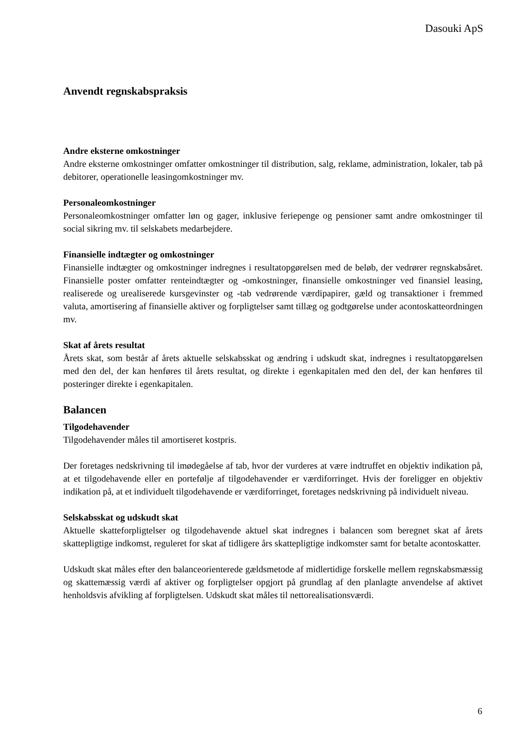Dasouki ApS
Anvendt regnskabspraksis
Andre eksterne omkostninger
Andre eksterne omkostninger omfatter omkostninger til distribution, salg, reklame, administration, lokaler, tab på debitorer, operationelle leasingomkostninger mv.
Personaleomkostninger
Personaleomkostninger omfatter løn og gager, inklusive feriepenge og pensioner samt andre omkostninger til social sikring mv. til selskabets medarbejdere.
Finansielle indtægter og omkostninger
Finansielle indtægter og omkostninger indregnes i resultatopgørelsen med de beløb, der vedrører regnskabsåret. Finansielle poster omfatter renteindtægter og -omkostninger, finansielle omkostninger ved finansiel leasing, realiserede og urealiserede kursgevinster og -tab vedrørende værdipapirer, gæld og transaktioner i fremmed valuta, amortisering af finansielle aktiver og forpligtelser samt tillæg og godtgørelse under acontoskatteordningen mv.
Skat af årets resultat
Årets skat, som består af årets aktuelle selskabsskat og ændring i udskudt skat, indregnes i resultatopgørelsen med den del, der kan henføres til årets resultat, og direkte i egenkapitalen med den del, der kan henføres til posteringer direkte i egenkapitalen.
Balancen
Tilgodehavender
Tilgodehavender måles til amortiseret kostpris.
Der foretages nedskrivning til imødegåelse af tab, hvor der vurderes at være indtruffet en objektiv indikation på, at et tilgodehavende eller en portefølje af tilgodehavender er værdiforringet. Hvis der foreligger en objektiv indikation på, at et individuelt tilgodehavende er værdiforringet, foretages nedskrivning på individuelt niveau.
Selskabsskat og udskudt skat
Aktuelle skatteforpligtelser og tilgodehavende aktuel skat indregnes i balancen som beregnet skat af årets skattepligtige indkomst, reguleret for skat af tidligere års skattepligtige indkomster samt for betalte acontoskatter.
Udskudt skat måles efter den balanceorienterede gældsmetode af midlertidige forskelle mellem regnskabsmæssig og skattemæssig værdi af aktiver og forpligtelser opgjort på grundlag af den planlagte anvendelse af aktivet henholdsvis afvikling af forpligtelsen. Udskudt skat måles til nettorealisationsværdi.
6